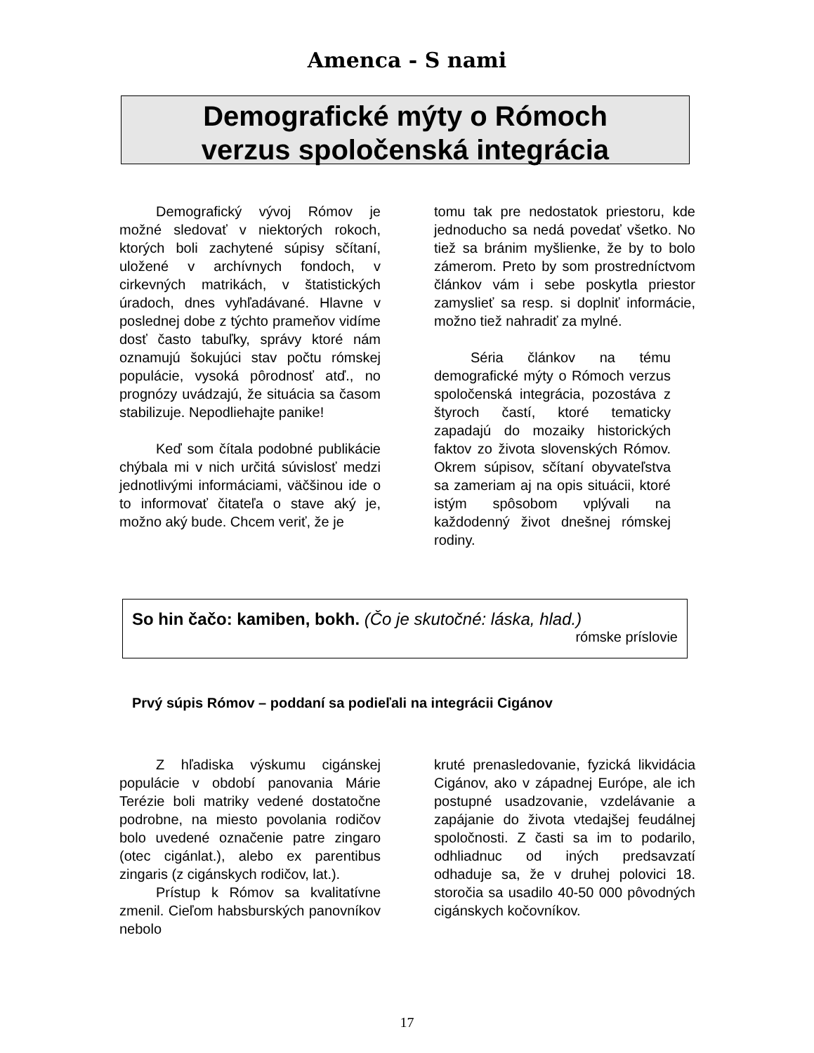Amenca - S nami
Demografické mýty o Rómoch
verzus spoločenská integrácia
Demografický vývoj Rómov je možné sledovať v niektorých rokoch, ktorých boli zachytené súpisy sčítaní, uložené v archívnych fondoch, v cirkevných matrikách, v štatistických úradoch, dnes vyhľadávané. Hlavne v poslednej dobe z týchto prameňov vidíme dosť často tabuľky, správy ktoré nám oznamujú šokujúci stav počtu rómskej populácie, vysoká pôrodnosť atď., no prognózy uvádzajú, že situácia sa časom stabilizuje. Nepodliehajte panike!
Keď som čítala podobné publikácie chýbala mi v nich určitá súvislosť medzi jednotlivými informáciami, väčšinou ide o to informovať čitateľa o stave aký je, možno aký bude. Chcem veriť, že je
tomu tak pre nedostatok priestoru, kde jednoducho sa nedá povedať všetko. No tiež sa bránim myšlienke, že by to bolo zámerom. Preto by som prostredníctvom článkov vám i sebe poskytla priestor zamyslieť sa resp. si doplniť informácie, možno tiež nahradiť za mylné.
Séria článkov na tému demografické mýty o Rómoch verzus spoločenská integrácia, pozostáva z štyroch častí, ktoré tematicky zapadajú do mozaiky historických faktov zo života slovenských Rómov. Okrem súpisov, sčítaní obyvateľstva sa zameriam aj na opis situácii, ktoré istým spôsobom vplývali na každodenný život dnešnej rómskej rodiny.
So hin čačo: kamiben, bokh. (Čo je skutočné: láska, hlad.)
rómske príslovie
Prvý súpis Rómov – poddaní sa podieľali na integrácii Cigánov
Z hľadiska výskumu cigánskej populácie v období panovania Márie Terézie boli matriky vedené dostatočne podrobne, na miesto povolania rodičov bolo uvedené označenie patre zingaro (otec cigánlat.), alebo ex parentibus zingaris (z cigánskych rodičov, lat.).
Prístup k Rómov sa kvalitatívne zmenil. Cieľom habsburských panovníkov nebolo
kruté prenasledovanie, fyzická likvidácia Cigánov, ako v západnej Európe, ale ich postupné usadzovanie, vzdelávanie a zapájanie do života vtedajšej feudálnej spoločnosti. Z časti sa im to podarilo, odhliadnuc od iných predsavzatí odhaduje sa, že v druhej polovici 18. storočia sa usadilo 40-50 000 pôvodných cigánskych kočovníkov.
17